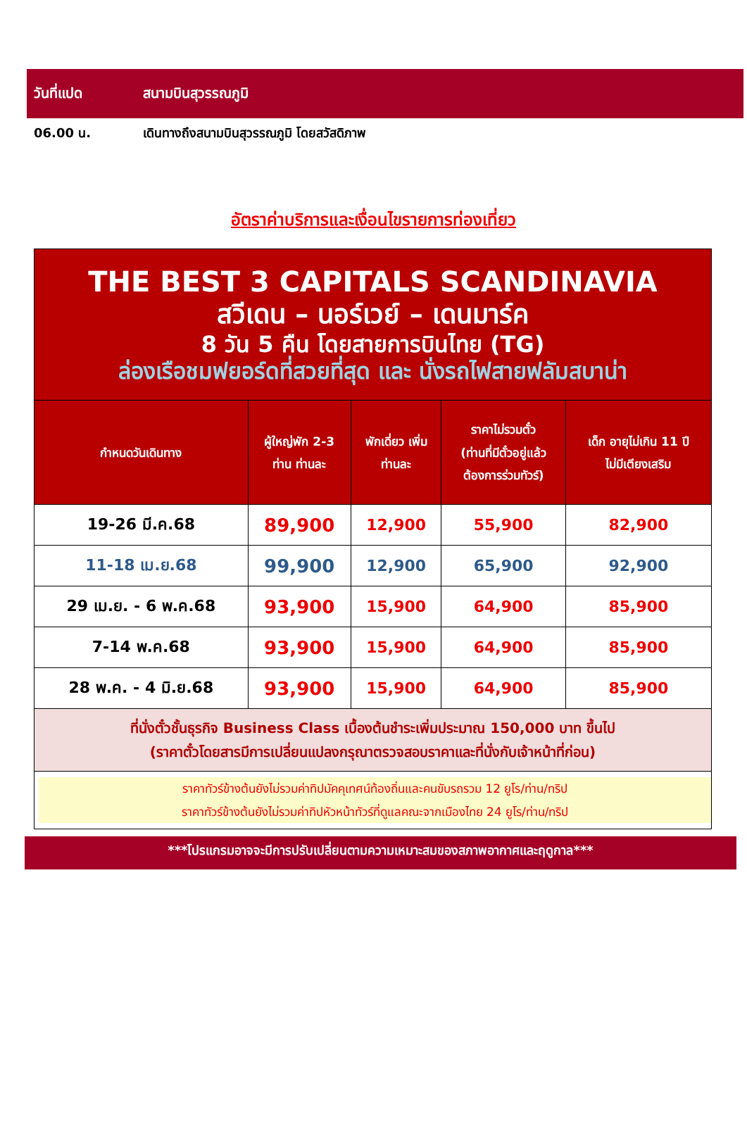วันที่แปด สนามบินสุวรรณภูมิ
06.00 น. เดินทางถึงสนามบินสุวรรณภูมิ โดยสวัสดิภาพ
อัตราค่าบริการและเงื่อนไขรายการท่องเที่ยว
| THE BEST 3 CAPITALS SCANDINAVIA สวีเดน – นอร์เวย์ – เดนมาร์ค 8 วัน 5 คืน โดยสายการบินไทย (TG) ล่องเรือชมฟยอร์ดที่สวยที่สุด และ นั่งรถไฟสายฟลัมสบาน่า | | | | |
| กำหนดวันเดินทาง | ผู้ใหญ่พัก 2-3 ท่าน ท่านละ | พักเดี่ยว เพิ่ม ท่านละ | ราคาไม่รวมตั๋ว (ท่านที่มีตั๋วอยู่แล้ว ต้องการร่วมทัวร์) | เด็ก อายุไม่เกิน 11 ปี ไม่มีเตียงเสริม |
| 19-26 มี.ค.68 | 89,900 | 12,900 | 55,900 | 82,900 |
| 11-18 เม.ย.68 | 99,900 | 12,900 | 65,900 | 92,900 |
| 29 เม.ย. - 6 พ.ค.68 | 93,900 | 15,900 | 64,900 | 85,900 |
| 7-14 พ.ค.68 | 93,900 | 15,900 | 64,900 | 85,900 |
| 28 พ.ค. - 4 มิ.ย.68 | 93,900 | 15,900 | 64,900 | 85,900 |
| ที่นั่งตั๋วชั้นธุรกิจ Business Class เบื้องต้นชำระเพิ่มประมาณ 150,000 บาท ขึ้นไป (ราคาตั๋วโดยสารมีการเปลี่ยนแปลงกรุณาตรวจสอบราคาและที่นั่งกับเจ้าหน้าที่ก่อน) | | | | |
| ราคาทัวร์ข้างต้นยังไม่รวมค่าทิปมัคคุเทศน์ท้องถิ่นและคนขับรถรวม 12 ยูโร/ท่าน/ทริป ราคาทัวร์ข้างต้นยังไม่รวมค่าทิปหัวหน้าทัวร์ที่ดูแลคณะจากเมืองไทย 24 ยูโร/ท่าน/ทริป | | | | |
***โปรแกรมอาจจะมีการปรับเปลี่ยนตามความเหมาะสมของสภาพอากาศและฤดูกาล***